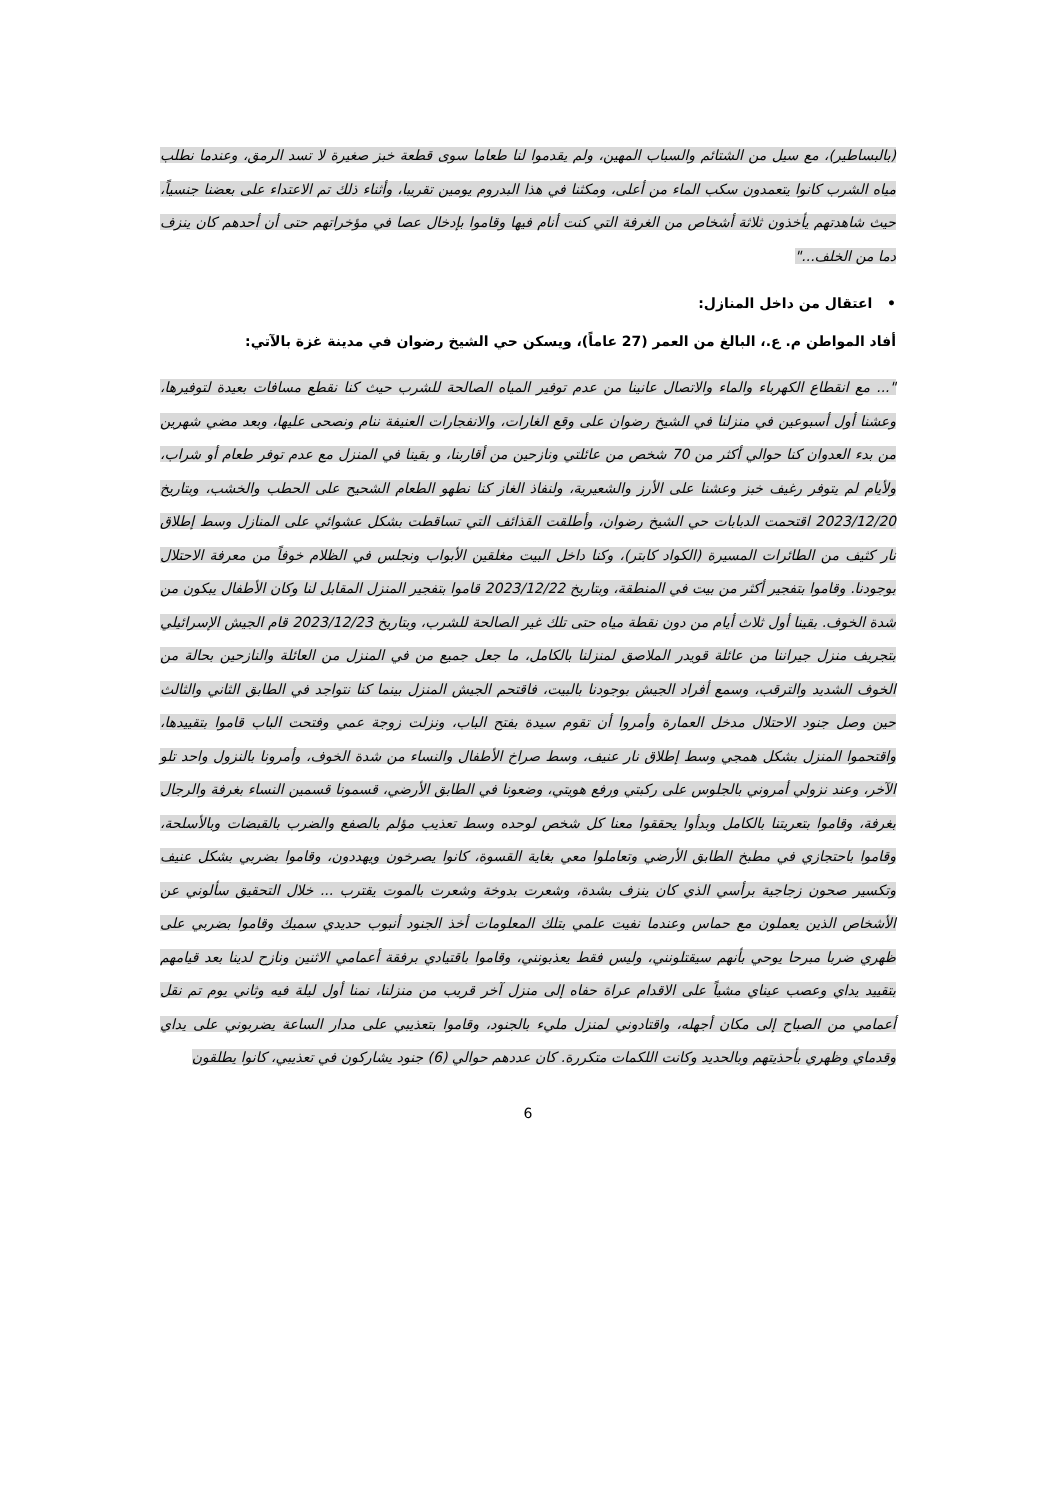(بالبساطير)، مع سيل من الشتائم والسباب المهين، ولم يقدموا لنا طعاما سوى قطعة خبز صغيرة لا تسد الرمق، وعندما نطلب مياه الشرب كانوا يتعمدون سكب الماء من أعلى، ومكثنا في هذا البدروم يومين تقريبا، وأثناء ذلك تم الاعتداء على بعضنا جنسياً، حيث شاهدتهم يأخذون ثلاثة أشخاص من الغرفة التي كنت أنام فيها وقاموا بإدخال عصا في مؤخراتهم حتى أن أحدهم كان ينزف دما من الخلف..."
• اعتقال من داخل المنازل:
أفاد المواطن م. ع.، البالغ من العمر (27 عاماً)، ويسكن حي الشيخ رضوان في مدينة غزة بالآتي:
"... مع انقطاع الكهرباء والماء والاتصال عانينا من عدم توفير المياه الصالحة للشرب حيث كنا نقطع مسافات بعيدة لتوفيرها، وعشنا أول أسبوعين في منزلنا في الشيخ رضوان على وقع الغارات، والانفجارات العنيفة ننام ونصحى عليها، وبعد مضي شهرين من بدء العدوان كنا حوالي أكثر من 70 شخص من عائلتي ونازحين من أقاربنا، و بقينا في المنزل مع عدم توفر طعام أو شراب، ولأيام لم يتوفر رغيف خبز وعشنا على الأرز والشعيرية، ولنفاذ الغاز كنا نطهو الطعام الشحيح على الحطب والخشب، وبتاريخ 2023/12/20 اقتحمت الدبابات حي الشيخ رضوان، وأطلقت القذائف التي تساقطت بشكل عشوائي على المنازل وسط إطلاق نار كثيف من الطائرات المسيرة (الكواد كابتر)، وكنا داخل البيت مغلقين الأبواب ونجلس في الظلام خوفاً من معرفة الاحتلال بوجودنا. وقاموا بتفجير أكثر من بيت في المنطقة، وبتاريخ 2023/12/22 قاموا بتفجير المنزل المقابل لنا وكان الأطفال يبكون من شدة الخوف. بقينا أول ثلاث أيام من دون نقطة مياه حتى تلك غير الصالحة للشرب، وبتاريخ 2023/12/23 قام الجيش الإسرائيلي بتجريف منزل جيراننا من عائلة قويدر الملاصق لمنزلنا بالكامل، ما جعل جميع من في المنزل من العائلة والنازحين بحالة من الخوف الشديد والترقب، وسمع أفراد الجيش بوجودنا بالبيت، فاقتحم الجيش المنزل بينما كنا نتواجد في الطابق الثاني والثالث حين وصل جنود الاحتلال مدخل العمارة وأمروا أن تقوم سيدة بفتح الباب، ونزلت زوجة عمي وفتحت الباب قاموا بتقييدها، واقتحموا المنزل بشكل همجي وسط إطلاق نار عنيف، وسط صراخ الأطفال والنساء من شدة الخوف، وأمرونا بالنزول واحد تلو الآخر، وعند نزولي أمروني بالجلوس على ركبتي ورفع هويتي، وضعونا في الطابق الأرضي، قسمونا قسمين النساء بغرفة والرجال بغرفة، وقاموا بتعريتنا بالكامل وبدأوا يحققوا معنا كل شخص لوحده وسط تعذيب مؤلم بالصفع والضرب بالقبضات وبالأسلحة، وقاموا باحتجازي في مطبخ الطابق الأرضي وتعاملوا معي بغاية القسوة، كانوا يصرخون ويهددون، وقاموا بضربي بشكل عنيف وتكسير صحون زجاجية برأسي الذي كان ينزف بشدة، وشعرت بدوخة وشعرت بالموت يقترب ... خلال التحقيق سألوني عن الأشخاص الذين يعملون مع حماس وعندما نفيت علمي بتلك المعلومات أخذ الجنود أنبوب حديدي سميك وقاموا بضربي على ظهري ضربا مبرحا يوحي بأنهم سيقتلونني، وليس فقط يعذبونني، وقاموا باقتيادي برفقة أعمامي الاثنين ونازح لدينا بعد قيامهم بتقييد يداي وعصب عيناي مشياً على الاقدام عراة حفاه إلى منزل آخر قريب من منزلنا، نمنا أول ليلة فيه وثاني يوم تم نقل أعمامي من الصباح إلى مكان أجهله، واقتادوني لمنزل مليء بالجنود، وقاموا بتعذيبي على مدار الساعة يضربوني على يداي وقدماي وظهري بأحذيتهم وبالحديد وكانت اللكمات متكررة. كان عددهم حوالي (6) جنود يشاركون في تعذيبي، كانوا يطلقون
6